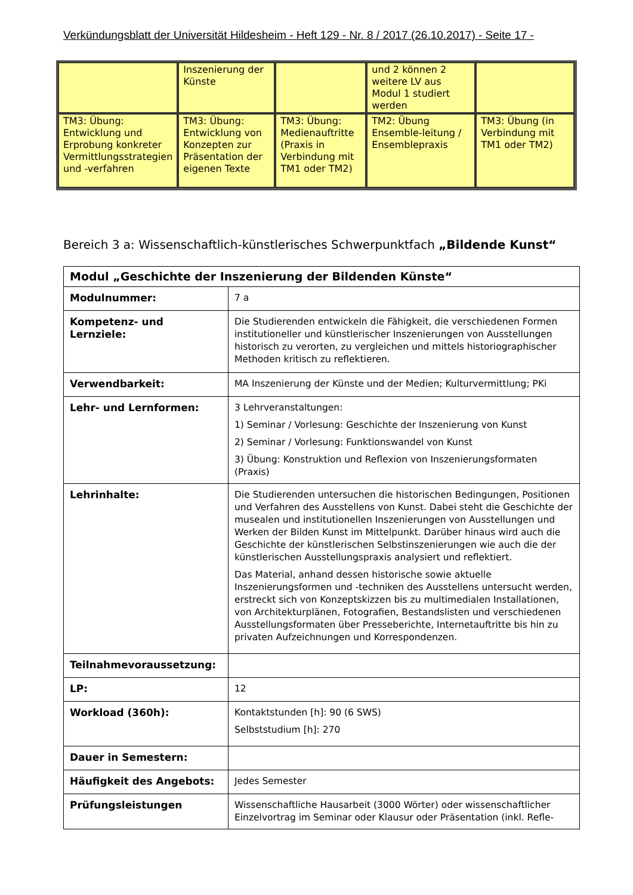Verkündungsblatt der Universität Hildesheim - Heft 129 - Nr. 8 / 2017 (26.10.2017) - Seite 17 -
| | Inszenierung der Künste | | und 2 können 2 weitere LV aus Modul 1 studiert werden | |
| TM3: Übung: Entwicklung und Erprobung konkreter Vermittlungsstrategien und -verfahren | TM3: Übung: Entwicklung von Konzepten zur Präsentation der eigenen Texte | TM3: Übung: Medienauftritte (Praxis in Verbindung mit TM1 oder TM2) | TM2: Übung Ensemble-leitung / Ensemblepraxis | TM3: Übung (in Verbindung mit TM1 oder TM2) |
Bereich 3 a: Wissenschaftlich-künstlerisches Schwerpunktfach „Bildende Kunst“
| Modul „Geschichte der Inszenierung der Bildenden Künste“ | |
| Modulnummer: | 7 a |
| Kompetenz- und Lernziele: | Die Studierenden entwickeln die Fähigkeit, die verschiedenen Formen institutioneller und künstlerischer Inszenierungen von Ausstellungen historisch zu verorten, zu vergleichen und mittels historiographischer Methoden kritisch zu reflektieren. |
| Verwendbarkeit: | MA Inszenierung der Künste und der Medien; Kulturvermittlung; PKi |
| Lehr- und Lernformen: | 3 Lehrveranstaltungen: 1) Seminar / Vorlesung: Geschichte der Inszenierung von Kunst 2) Seminar / Vorlesung: Funktionswandel von Kunst 3) Übung: Konstruktion und Reflexion von Inszenierungsformaten (Praxis) |
| Lehrinhalte: | Die Studierenden untersuchen die historischen Bedingungen, Positionen und Verfahren des Ausstellens von Kunst. Dabei steht die Geschichte der musealen und institutionellen Inszenierungen von Ausstellungen und Werken der Bilden Kunst im Mittelpunkt. Darüber hinaus wird auch die Geschichte der künstlerischen Selbstinszenierungen wie auch die der künstlerischen Ausstellungspraxis analysiert und reflektiert. Das Material, anhand dessen historische sowie aktuelle Inszenierungsformen und -techniken des Ausstellens untersucht werden, erstreckt sich von Konzeptskizzen bis zu multimedialen Installationen, von Architekturplänen, Fotografien, Bestandslisten und verschiedenen Ausstellungsformaten über Presseberichte, Internetauftritte bis hin zu privaten Aufzeichnungen und Korrespondenzen. |
| Teilnahmevoraussetzung: | |
| LP: | 12 |
| Workload (360h): | Kontaktstunden [h]: 90 (6 SWS) Selbststudium [h]: 270 |
| Dauer in Semestern: | |
| Häufigkeit des Angebots: | Jedes Semester |
| Prüfungsleistungen | Wissenschaftliche Hausarbeit (3000 Wörter) oder wissenschaftlicher Einzelvortrag im Seminar oder Klausur oder Präsentation (inkl. Refle- |